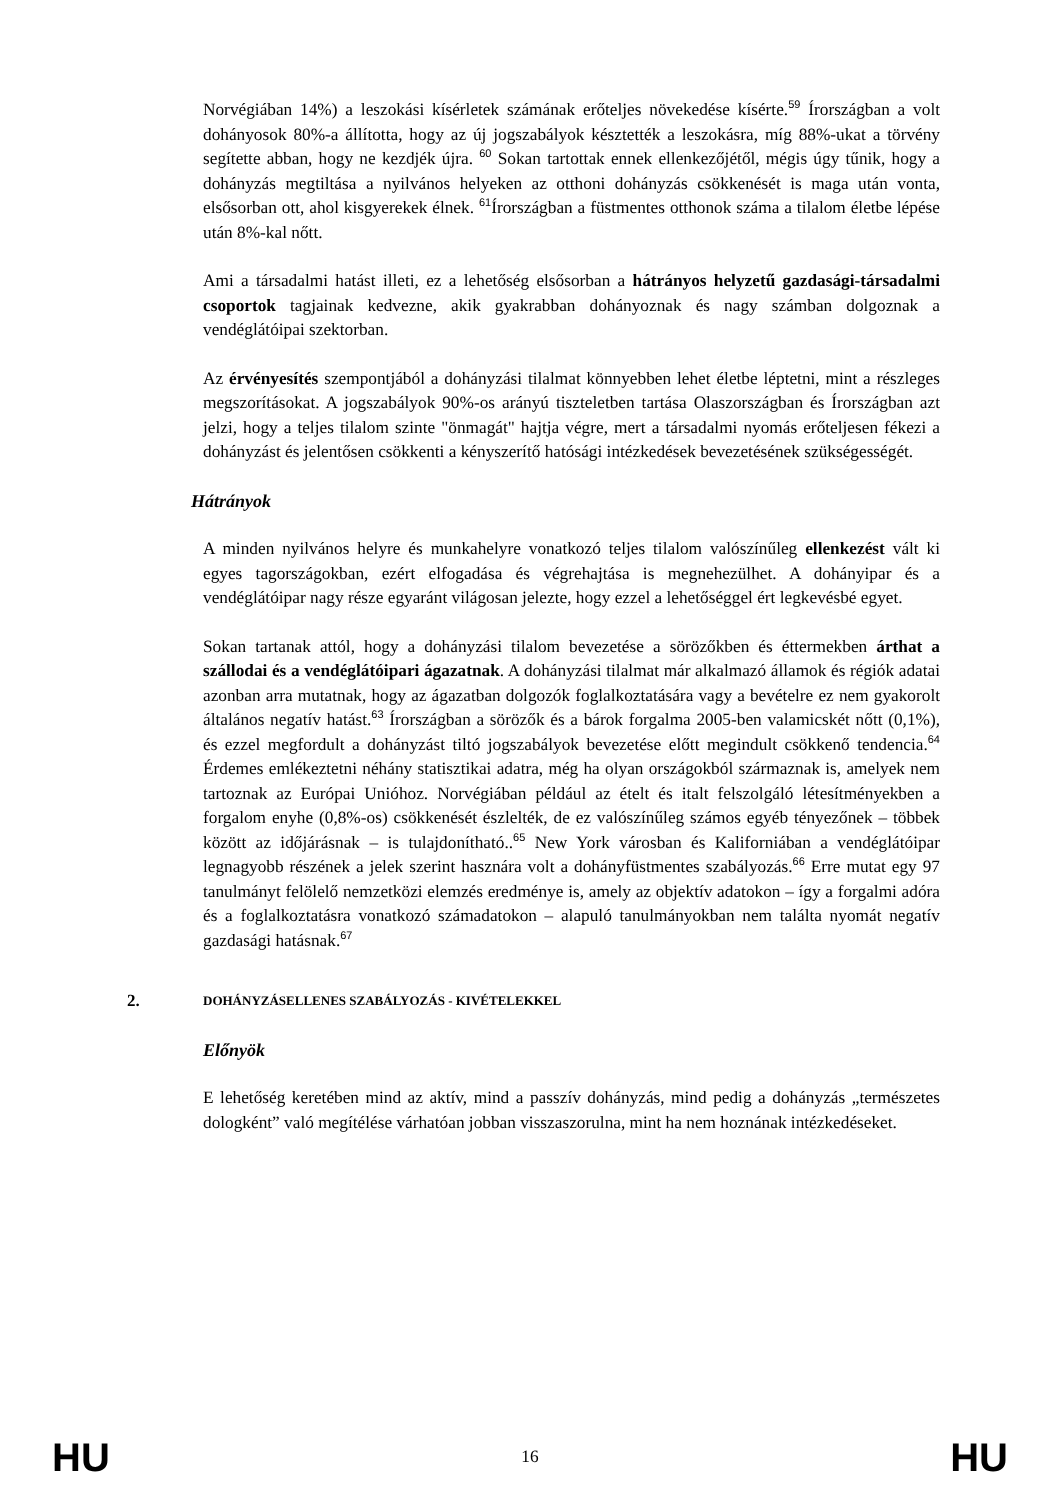Norvégiában 14%) a leszokási kísérletek számának erőteljes növekedése kísérte.<sup>59</sup> Írországban a volt dohányosok 80%-a állította, hogy az új jogszabályok késztették a leszokásra, míg 88%-ukat a törvény segítette abban, hogy ne kezdjék újra. <sup>60</sup> Sokan tartottak ennek ellenkezőjétől, mégis úgy tűnik, hogy a dohányzás megtiltása a nyilvános helyeken az otthoni dohányzás csökkenését is maga után vonta, elsősorban ott, ahol kisgyerekek élnek. <sup>61</sup>Írországban a füstmentes otthonok száma a tilalom életbe lépése után 8%-kal nőtt.
Ami a társadalmi hatást illeti, ez a lehetőség elsősorban a hátrányos helyzetű gazdasági-társadalmi csoportok tagjainak kedvezne, akik gyakrabban dohányoznak és nagy számban dolgoznak a vendéglátóipai szektorban.
Az érvényesítés szempontjából a dohányzási tilalmat könnyebben lehet életbe léptetni, mint a részleges megszorításokat. A jogszabályok 90%-os arányú tiszteletben tartása Olaszországban és Írországban azt jelzi, hogy a teljes tilalom szinte "önmagát" hajtja végre, mert a társadalmi nyomás erőteljesen fékezi a dohányzást és jelentősen csökkenti a kényszerítő hatósági intézkedések bevezetésének szükségességét.
Hátrányok
A minden nyilvános helyre és munkahelyre vonatkozó teljes tilalom valószínűleg ellenkezést vált ki egyes tagországokban, ezért elfogadása és végrehajtása is megnehezülhet. A dohányipar és a vendéglátóipar nagy része egyaránt világosan jelezte, hogy ezzel a lehetőséggel ért legkevésbé egyet.
Sokan tartanak attól, hogy a dohányzási tilalom bevezetése a sörözőkben és éttermekben árthat a szállodai és a vendéglátóipari ágazatnak. A dohányzási tilalmat már alkalmazó államok és régiók adatai azonban arra mutatnak, hogy az ágazatban dolgozók foglalkoztatására vagy a bevételre ez nem gyakorolt általános negatív hatást.<sup>63</sup> Írországban a sörözők és a bárok forgalma 2005-ben valamicskét nőtt (0,1%), és ezzel megfordult a dohányzást tiltó jogszabályok bevezetése előtt megindult csökkenő tendencia.<sup>64</sup> Érdemes emlékeztetni néhány statisztikai adatra, még ha olyan országokból származnak is, amelyek nem tartoznak az Európai Unióhoz. Norvégiában például az ételt és italt felszolgáló létesítményekben a forgalom enyhe (0,8%-os) csökkenését észlelték, de ez valószínűleg számos egyéb tényezőnek – többek között az időjárásnak – is tulajdonítható..<sup>65</sup> New York városban és Kaliforniában a vendéglátóipar legnagyobb részének a jelek szerint hasznára volt a dohányfüstmentes szabályozás.<sup>66</sup> Erre mutat egy 97 tanulmányt felölelő nemzetközi elemzés eredménye is, amely az objektív adatokon – így a forgalmi adóra és a foglalkoztatásra vonatkozó számadatokon – alapuló tanulmányokban nem találta nyomát negatív gazdasági hatásnak.<sup>67</sup>
2. DOHÁNYZÁSELLENES SZABÁLYOZÁS - KIVÉTELEKKEL
Előnyök
E lehetőség keretében mind az aktív, mind a passzív dohányzás, mind pedig a dohányzás „természetes dologként” való megítélése várhatóan jobban visszaszorulna, mint ha nem hoznának intézkedéseket.
HU 16 HU